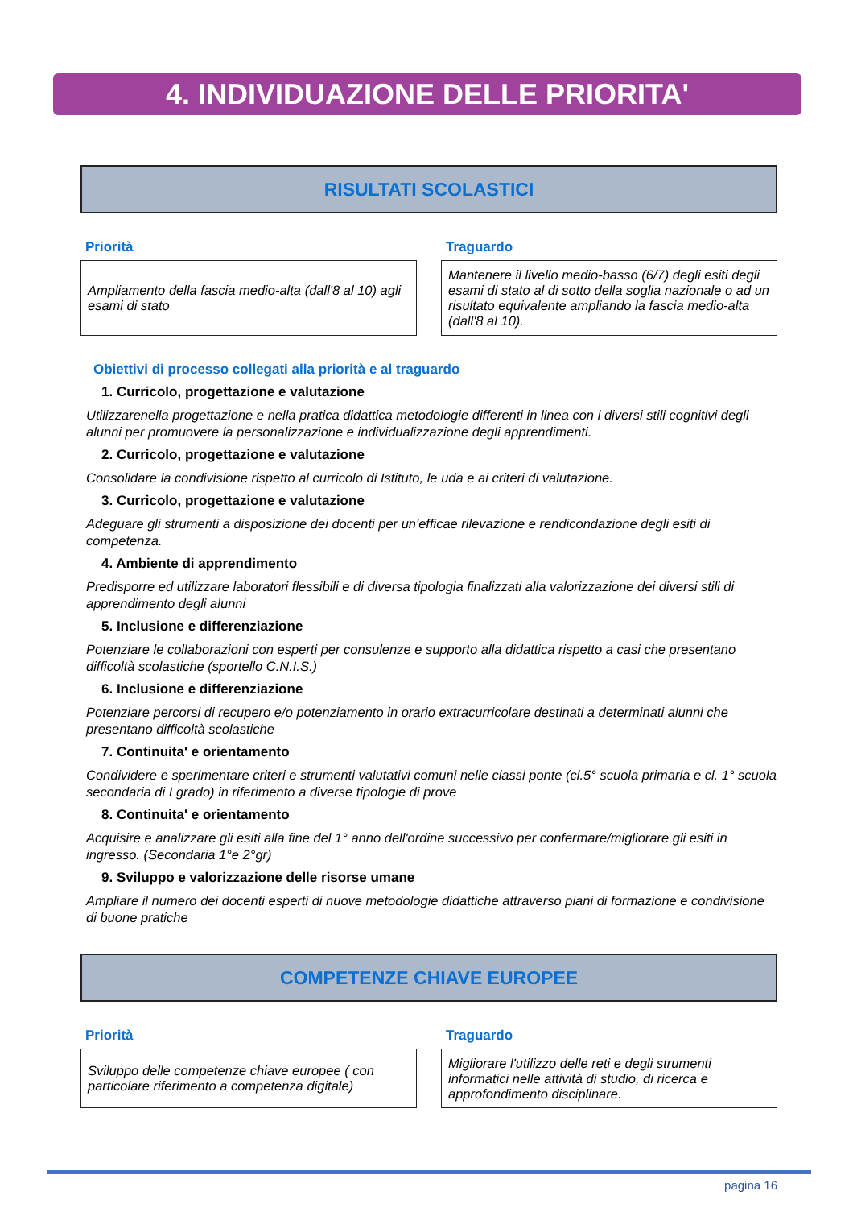4. INDIVIDUAZIONE DELLE PRIORITA'
RISULTATI SCOLASTICI
Priorità
Ampliamento della fascia medio-alta (dall'8 al 10) agli esami di stato
Traguardo
Mantenere il livello medio-basso (6/7) degli esiti degli esami di stato al di sotto della soglia nazionale o ad un risultato equivalente ampliando la fascia medio-alta (dall'8 al 10).
Obiettivi di processo collegati alla priorità e al traguardo
1. Curricolo, progettazione e valutazione
Utilizzarenella progettazione e nella pratica didattica metodologie differenti in linea con i diversi stili cognitivi degli alunni per promuovere la personalizzazione e individualizzazione degli apprendimenti.
2. Curricolo, progettazione e valutazione
Consolidare la condivisione rispetto al curricolo di Istituto, le uda e ai criteri di valutazione.
3. Curricolo, progettazione e valutazione
Adeguare gli strumenti a disposizione dei docenti per un'efficae rilevazione e rendicondazione degli esiti di competenza.
4. Ambiente di apprendimento
Predisporre ed utilizzare laboratori flessibili e di diversa tipologia finalizzati alla valorizzazione dei diversi stili di apprendimento degli alunni
5. Inclusione e differenziazione
Potenziare le collaborazioni con esperti per consulenze e supporto alla didattica rispetto a casi che presentano difficoltà scolastiche (sportello C.N.I.S.)
6. Inclusione e differenziazione
Potenziare percorsi di recupero e/o potenziamento in orario extracurricolare destinati a determinati alunni che presentano difficoltà scolastiche
7. Continuita' e orientamento
Condividere e sperimentare criteri e strumenti valutativi comuni nelle classi ponte (cl.5° scuola primaria e cl. 1° scuola secondaria di I grado) in riferimento a diverse tipologie di prove
8. Continuita' e orientamento
Acquisire e analizzare gli esiti alla fine del 1° anno dell'ordine successivo per confermare/migliorare gli esiti in ingresso. (Secondaria 1°e 2°gr)
9. Sviluppo e valorizzazione delle risorse umane
Ampliare il numero dei docenti esperti di nuove metodologie didattiche attraverso piani di formazione e condivisione di buone pratiche
COMPETENZE CHIAVE EUROPEE
Priorità
Sviluppo delle competenze chiave europee ( con particolare riferimento a competenza digitale)
Traguardo
Migliorare l'utilizzo delle reti e degli strumenti informatici nelle attività di studio, di ricerca e approfondimento disciplinare.
pagina 16